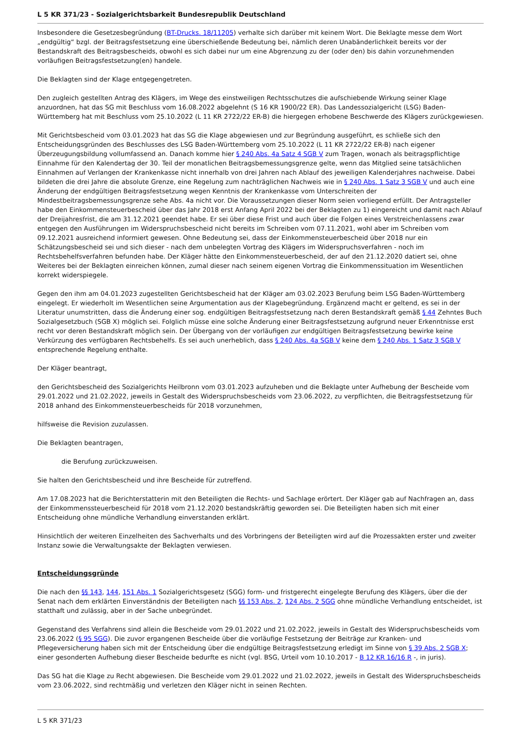L 5 KR 371/23 - Sozialgerichtsbarkeit Bundesrepublik Deutschland
Insbesondere die Gesetzesbegründung (BT-Drucks. 18/11205) verhalte sich darüber mit keinem Wort. Die Beklagte messe dem Wort „endgültig“ bzgl. der Beitragsfestsetzung eine überschießende Bedeutung bei, nämlich deren Unabänderlichkeit bereits vor der Bestandskraft des Beitragsbescheids, obwohl es sich dabei nur um eine Abgrenzung zu der (oder den) bis dahin vorzunehmenden vorläufigen Beitragsfestsetzung(en) handele.
Die Beklagten sind der Klage entgegengetreten.
Den zugleich gestellten Antrag des Klägers, im Wege des einstweiligen Rechtsschutzes die aufschiebende Wirkung seiner Klage anzuordnen, hat das SG mit Beschluss vom 16.08.2022 abgelehnt (S 16 KR 1900/22 ER). Das Landessozialgericht (LSG) Baden-Württemberg hat mit Beschluss vom 25.10.2022 (L 11 KR 2722/22 ER-B) die hiergegen erhobene Beschwerde des Klägers zurückgewiesen.
Mit Gerichtsbescheid vom 03.01.2023 hat das SG die Klage abgewiesen und zur Begründung ausgeführt, es schließe sich den Entscheidungsgründen des Beschlusses des LSG Baden-Württemberg vom 25.10.2022 (L 11 KR 2722/22 ER-B) nach eigener Überzeugungsbildung vollumfassend an. Danach komme hier § 240 Abs. 4a Satz 4 SGB V zum Tragen, wonach als beitragspflichtige Einnahme für den Kalendertag der 30. Teil der monatlichen Beitragsbemessungsgrenze gelte, wenn das Mitglied seine tatsächlichen Einnahmen auf Verlangen der Krankenkasse nicht innerhalb von drei Jahren nach Ablauf des jeweiligen Kalenderjahres nachweise. Dabei bildeten die drei Jahre die absolute Grenze, eine Regelung zum nachträglichen Nachweis wie in § 240 Abs. 1 Satz 3 SGB V und auch eine Änderung der endgültigen Beitragsfestsetzung wegen Kenntnis der Krankenkasse vom Unterschreiten der Mindestbeitragsbemessungsgrenze sehe Abs. 4a nicht vor. Die Voraussetzungen dieser Norm seien vorliegend erfüllt. Der Antragsteller habe den Einkommensteuerbescheid über das Jahr 2018 erst Anfang April 2022 bei der Beklagten zu 1) eingereicht und damit nach Ablauf der Dreijahresfrist, die am 31.12.2021 geendet habe. Er sei über diese Frist und auch über die Folgen eines Verstreichenlassens zwar entgegen den Ausführungen im Widerspruchsbescheid nicht bereits im Schreiben vom 07.11.2021, wohl aber im Schreiben vom 09.12.2021 ausreichend informiert gewesen. Ohne Bedeutung sei, dass der Einkommensteuerbescheid über 2018 nur ein Schätzungsbescheid sei und sich dieser - nach dem unbelegten Vortrag des Klägers im Widerspruchsverfahren - noch im Rechtsbehelfsverfahren befunden habe. Der Kläger hätte den Einkommensteuerbescheid, der auf den 21.12.2020 datiert sei, ohne Weiteres bei der Beklagten einreichen können, zumal dieser nach seinem eigenen Vortrag die Einkommenssituation im Wesentlichen korrekt widerspiegele.
Gegen den ihm am 04.01.2023 zugestellten Gerichtsbescheid hat der Kläger am 03.02.2023 Berufung beim LSG Baden-Württemberg eingelegt. Er wiederholt im Wesentlichen seine Argumentation aus der Klagebegründung. Ergänzend macht er geltend, es sei in der Literatur unumstritten, dass die Änderung einer sog. endgültigen Beitragsfestsetzung nach deren Bestandskraft gemäß § 44 Zehntes Buch Sozialgesetzbuch (SGB X) möglich sei. Folglich müsse eine solche Änderung einer Beitragsfestsetzung aufgrund neuer Erkenntnisse erst recht vor deren Bestandskraft möglich sein. Der Übergang von der vorläufigen zur endgültigen Beitragsfestsetzung bewirke keine Verkürzung des verfügbaren Rechtsbehelfs. Es sei auch unerheblich, dass § 240 Abs. 4a SGB V keine dem § 240 Abs. 1 Satz 3 SGB V entsprechende Regelung enthalte.
Der Kläger beantragt,
den Gerichtsbescheid des Sozialgerichts Heilbronn vom 03.01.2023 aufzuheben und die Beklagte unter Aufhebung der Bescheide vom 29.01.2022 und 21.02.2022, jeweils in Gestalt des Widerspruchsbescheids vom 23.06.2022, zu verpflichten, die Beitragsfestsetzung für 2018 anhand des Einkommensteuerbescheids für 2018 vorzunehmen,
hilfsweise die Revision zuzulassen.
Die Beklagten beantragen,
die Berufung zurückzuweisen.
Sie halten den Gerichtsbescheid und ihre Bescheide für zutreffend.
Am 17.08.2023 hat die Berichterstatterin mit den Beteiligten die Rechts- und Sachlage erörtert. Der Kläger gab auf Nachfragen an, dass der Einkommenssteuerbescheid für 2018 vom 21.12.2020 bestandskräftig geworden sei. Die Beteiligten haben sich mit einer Entscheidung ohne mündliche Verhandlung einverstanden erklärt.
Hinsichtlich der weiteren Einzelheiten des Sachverhalts und des Vorbringens der Beteiligten wird auf die Prozessakten erster und zweiter Instanz sowie die Verwaltungsakte der Beklagten verwiesen.
Entscheidungsgründe
Die nach den §§ 143, 144, 151 Abs. 1 Sozialgerichtsgesetz (SGG) form- und fristgerecht eingelegte Berufung des Klägers, über die der Senat nach dem erklärten Einverständnis der Beteiligten nach §§ 153 Abs. 2, 124 Abs. 2 SGG ohne mündliche Verhandlung entscheidet, ist statthaft und zulässig, aber in der Sache unbegründet.
Gegenstand des Verfahrens sind allein die Bescheide vom 29.01.2022 und 21.02.2022, jeweils in Gestalt des Widerspruchsbescheids vom 23.06.2022 (§ 95 SGG). Die zuvor ergangenen Bescheide über die vorläufige Festsetzung der Beiträge zur Kranken- und Pflegeversicherung haben sich mit der Entscheidung über die endgültige Beitragsfestsetzung erledigt im Sinne von § 39 Abs. 2 SGB X; einer gesonderten Aufhebung dieser Bescheide bedurfte es nicht (vgl. BSG, Urteil vom 10.10.2017 - B 12 KR 16/16 R -, in juris).
Das SG hat die Klage zu Recht abgewiesen. Die Bescheide vom 29.01.2022 und 21.02.2022, jeweils in Gestalt des Widerspruchsbescheids vom 23.06.2022, sind rechtmäßig und verletzen den Kläger nicht in seinen Rechten.
L 5 KR 371/23